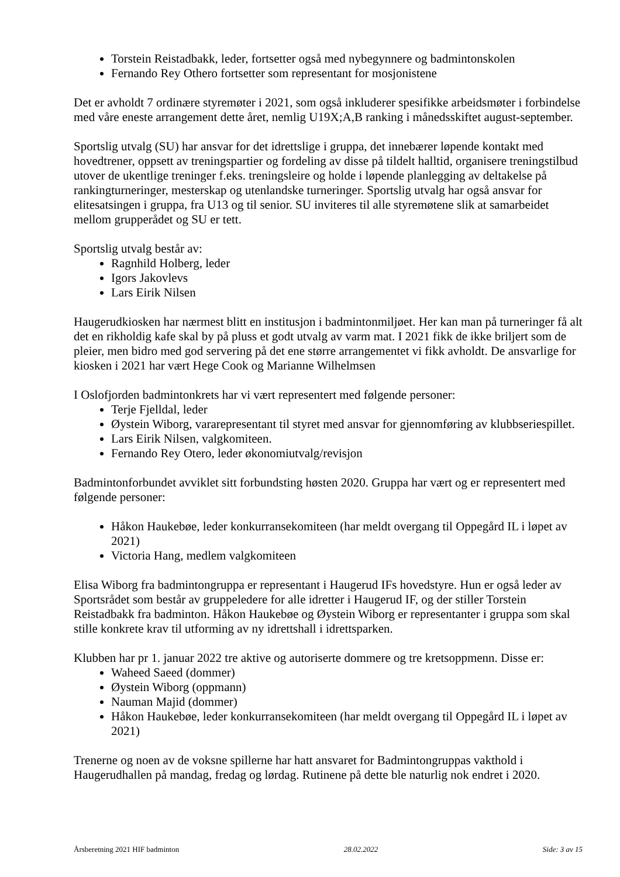Torstein Reistadbakk, leder, fortsetter også med nybegynnere og badmintonskolen
Fernando Rey Othero fortsetter som representant for mosjonistene
Det er avholdt 7 ordinære styremøter i 2021, som også inkluderer spesifikke arbeidsmøter i forbindelse med våre eneste arrangement dette året, nemlig U19X;A,B ranking i månedsskiftet august-september.
Sportslig utvalg (SU) har ansvar for det idrettslige i gruppa, det innebærer løpende kontakt med hovedtrener, oppsett av treningspartier og fordeling av disse på tildelt halltid, organisere treningstilbud utover de ukentlige treninger f.eks. treningsleire og holde i løpende planlegging av deltakelse på rankingturneringer, mesterskap og utenlandske turneringer. Sportslig utvalg har også ansvar for elitesatsingen i gruppa, fra U13 og til senior. SU inviteres til alle styremøtene slik at samarbeidet mellom grupperådet og SU er tett.
Sportslig utvalg består av:
Ragnhild Holberg, leder
Igors Jakovlevs
Lars Eirik Nilsen
Haugerudkiosken har nærmest blitt en institusjon i badmintonmiljøet. Her kan man på turneringer få alt det en rikholdig kafe skal by på pluss et godt utvalg av varm mat. I 2021 fikk de ikke briljert som de pleier, men bidro med god servering på det ene større arrangementet vi fikk avholdt. De ansvarlige for kiosken i 2021 har vært Hege Cook og Marianne Wilhelmsen
I Oslofjorden badmintonkrets har vi vært representert med følgende personer:
Terje Fjelldal, leder
Øystein Wiborg, vararepresentant til styret med ansvar for gjennomføring av klubbseriespillet.
Lars Eirik Nilsen, valgkomiteen.
Fernando Rey Otero, leder økonomiutvalg/revisjon
Badmintonforbundet avviklet sitt forbundsting høsten 2020. Gruppa har vært og er representert med følgende personer:
Håkon Haukebøe, leder konkurransekomiteen (har meldt overgang til Oppegård IL i løpet av 2021)
Victoria Hang, medlem valgkomiteen
Elisa Wiborg fra badmintongruppa er representant i Haugerud IFs hovedstyre. Hun er også leder av Sportsrådet som består av gruppeledere for alle idretter i Haugerud IF, og der stiller Torstein Reistadbakk fra badminton. Håkon Haukebøe og Øystein Wiborg er representanter i gruppa som skal stille konkrete krav til utforming av ny idrettshall i idrettsparken.
Klubben har pr 1. januar 2022 tre aktive og autoriserte dommere og tre kretsoppmenn. Disse er:
Waheed Saeed (dommer)
Øystein Wiborg (oppmann)
Nauman Majid (dommer)
Håkon Haukebøe, leder konkurransekomiteen (har meldt overgang til Oppegård IL i løpet av 2021)
Trenerne og noen av de voksne spillerne har hatt ansvaret for Badmintongruppas vakthold i Haugerudhallen på mandag, fredag og lørdag. Rutinene på dette ble naturlig nok endret i 2020.
Årsberetning 2021 HIF badminton 28.02.2022 Side: 3 av 15